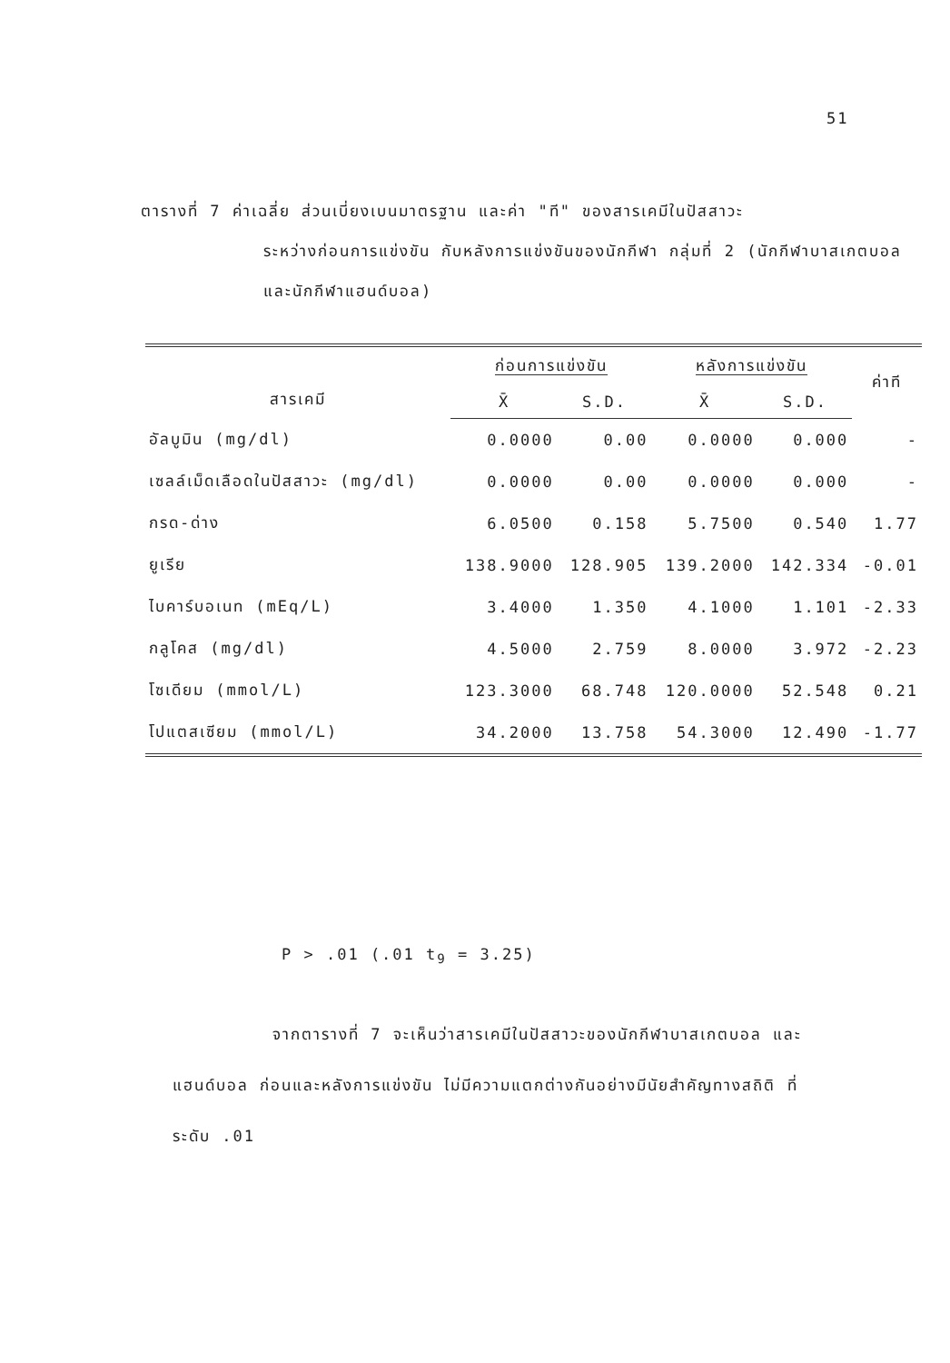51
ตารางที่ 7 ค่าเฉลี่ย ส่วนเบี่ยงเบนมาตรฐาน และค่า "ที" ของสารเคมีในปัสสาวะ
ระหว่างก่อนการแข่งขัน กับหลังการแข่งขันของนักกีฬา กลุ่มที่ 2 (นักกีฬาบาสเกตบอลและนักกีฬาแฮนด์บอล)
| สารเคมี | ก่อนการแข่งขัน | | หลังการแข่งขัน | | ค่าที |
| --- | --- | --- | --- | --- | --- |
| | X̄ | S.D. | X̄ | S.D. | |
| อัลบูมิน (mg/dl) | 0.0000 | 0.00 | 0.0000 | 0.000 | - |
| เซลล์เม็ดเลือดในปัสสาวะ (mg/dl) | 0.0000 | 0.00 | 0.0000 | 0.000 | - |
| กรด-ด่าง | 6.0500 | 0.158 | 5.7500 | 0.540 | 1.77 |
| ยูเรีย | 138.9000 | 128.905 | 139.2000 | 142.334 | -0.01 |
| ไบคาร์บอเนท (mEq/L) | 3.4000 | 1.350 | 4.1000 | 1.101 | -2.33 |
| กลูโคส (mg/dl) | 4.5000 | 2.759 | 8.0000 | 3.972 | -2.23 |
| โซเดียม (mmol/L) | 123.3000 | 68.748 | 120.0000 | 52.548 | 0.21 |
| โปแตสเซียม (mmol/L) | 34.2000 | 13.758 | 54.3000 | 12.490 | -1.77 |
P > .01 (.01 t<sub>9</sub> = 3.25)
จากตารางที่ 7 จะเห็นว่าสารเคมีในปัสสาวะของนักกีฬาบาสเกตบอล และ
แฮนด์บอล ก่อนและหลังการแข่งขัน ไม่มีความแตกต่างกันอย่างมีนัยสำคัญทางสถิติ ที่
ระดับ .01